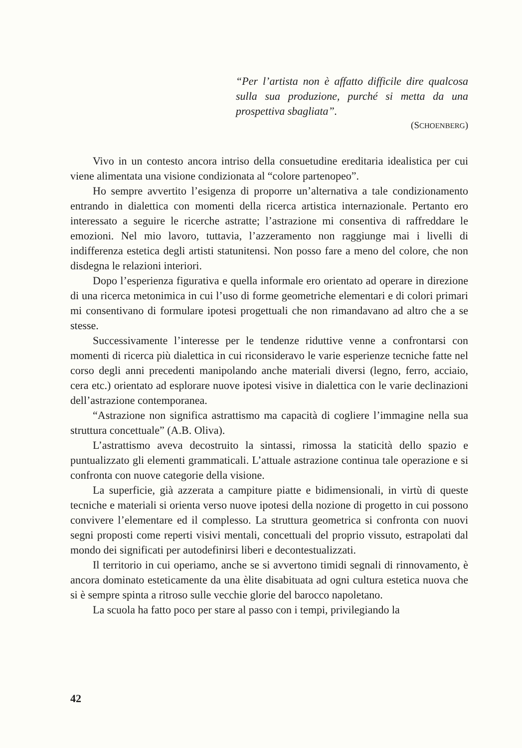“Per l’artista non è affatto difficile dire qualcosa sulla sua produzione, purché si metta da una prospettiva sbagliata”.
(SCHOENBERG)
Vivo in un contesto ancora intriso della consuetudine ereditaria idealistica per cui viene alimentata una visione condizionata al “colore partenopeo”.
Ho sempre avvertito l’esigenza di proporre un’alternativa a tale condizionamento entrando in dialettica con momenti della ricerca artistica internazionale. Pertanto ero interessato a seguire le ricerche astratte; l’astrazione mi consentiva di raffreddare le emozioni. Nel mio lavoro, tuttavia, l’azzeramento non raggiunge mai i livelli di indifferenza estetica degli artisti statunitensi. Non posso fare a meno del colore, che non disdegna le relazioni interiori.
Dopo l’esperienza figurativa e quella informale ero orientato ad operare in direzione di una ricerca metonimica in cui l’uso di forme geometriche elementari e di colori primari mi consentivano di formulare ipotesi progettuali che non rimandavano ad altro che a se stesse.
Successivamente l’interesse per le tendenze riduttive venne a confrontarsi con momenti di ricerca più dialettica in cui riconsideravo le varie esperienze tecniche fatte nel corso degli anni precedenti manipolando anche materiali diversi (legno, ferro, acciaio, cera etc.) orientato ad esplorare nuove ipotesi visive in dialettica con le varie declinazioni dell’astrazione contemporanea.
“Astrazione non significa astrattismo ma capacità di cogliere l’immagine nella sua struttura concettuale” (A.B. Oliva).
L’astrattismo aveva decostruito la sintassi, rimossa la staticità dello spazio e puntualizzato gli elementi grammaticali. L’attuale astrazione continua tale operazione e si confronta con nuove categorie della visione.
La superficie, già azzerata a campiture piatte e bidimensionali, in virtù di queste tecniche e materiali si orienta verso nuove ipotesi della nozione di progetto in cui possono convivere l’elementare ed il complesso. La struttura geometrica si confronta con nuovi segni proposti come reperti visivi mentali, concettuali del proprio vissuto, estrapolati dal mondo dei significati per autodefinirsi liberi e decontestualizzati.
Il territorio in cui operiamo, anche se si avvertono timidi segnali di rinnovamento, è ancora dominato esteticamente da una èlite disabituata ad ogni cultura estetica nuova che si è sempre spinta a ritroso sulle vecchie glorie del barocco napoletano.
La scuola ha fatto poco per stare al passo con i tempi, privilegiando la
42